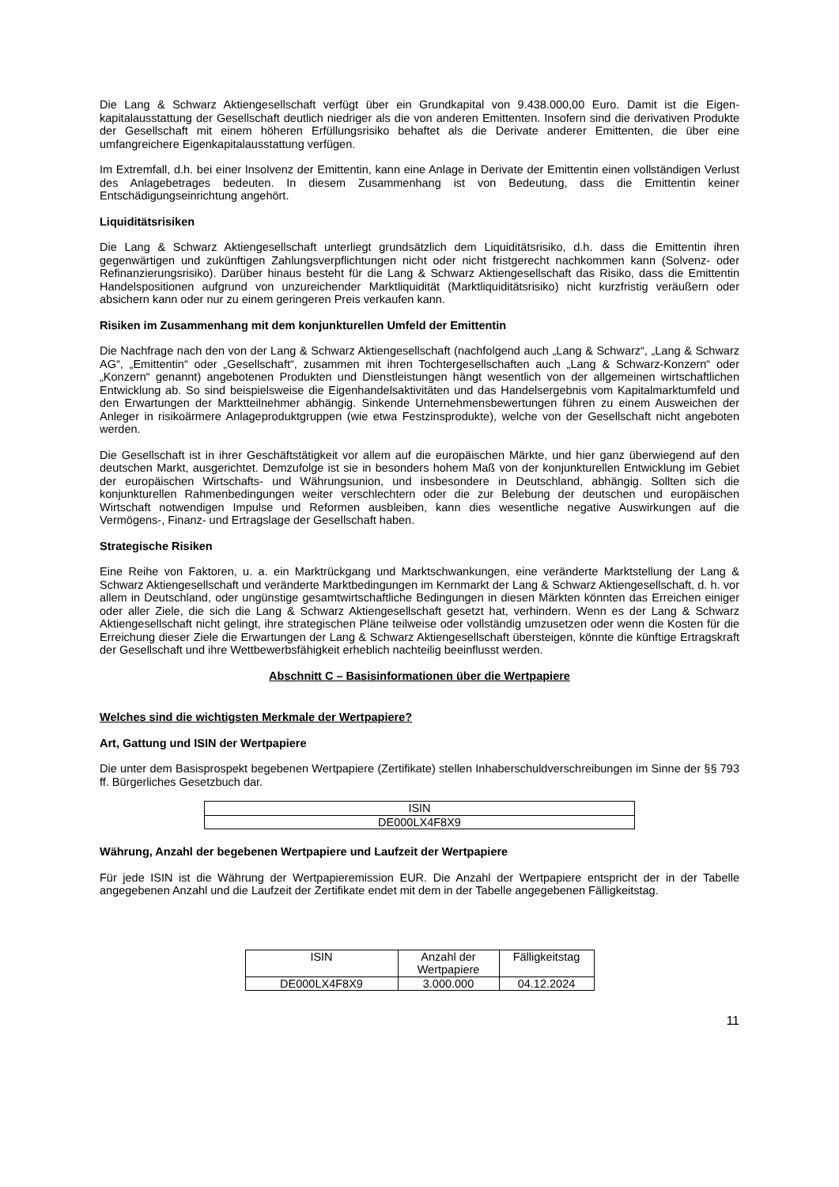Die Lang & Schwarz Aktiengesellschaft verfügt über ein Grundkapital von 9.438.000,00 Euro. Damit ist die Eigen-kapitalausstattung der Gesellschaft deutlich niedriger als die von anderen Emittenten. Insofern sind die derivativen Produkte der Gesellschaft mit einem höheren Erfüllungsrisiko behaftet als die Derivate anderer Emittenten, die über eine umfangreichere Eigenkapitalausstattung verfügen.
Im Extremfall, d.h. bei einer Insolvenz der Emittentin, kann eine Anlage in Derivate der Emittentin einen vollständigen Verlust des Anlagebetrages bedeuten. In diesem Zusammenhang ist von Bedeutung, dass die Emittentin keiner Entschädigungseinrichtung angehört.
Liquiditätsrisiken
Die Lang & Schwarz Aktiengesellschaft unterliegt grundsätzlich dem Liquiditätsrisiko, d.h. dass die Emittentin ihren gegenwärtigen und zukünftigen Zahlungsverpflichtungen nicht oder nicht fristgerecht nachkommen kann (Solvenz- oder Refinanzierungsrisiko). Darüber hinaus besteht für die Lang & Schwarz Aktiengesellschaft das Risiko, dass die Emittentin Handelspositionen aufgrund von unzureichender Marktliquidität (Marktliquiditätsrisiko) nicht kurzfristig veräußern oder absichern kann oder nur zu einem geringeren Preis verkaufen kann.
Risiken im Zusammenhang mit dem konjunkturellen Umfeld der Emittentin
Die Nachfrage nach den von der Lang & Schwarz Aktiengesellschaft (nachfolgend auch „Lang & Schwarz“, „Lang & Schwarz AG“, „Emittentin“ oder „Gesellschaft“, zusammen mit ihren Tochtergesellschaften auch „Lang & Schwarz-Konzern“ oder „Konzern“ genannt) angebotenen Produkten und Dienstleistungen hängt wesentlich von der allgemeinen wirtschaftlichen Entwicklung ab. So sind beispielsweise die Eigenhandelsaktivitäten und das Handelsergebnis vom Kapitalmarktumfeld und den Erwartungen der Marktteilnehmer abhängig. Sinkende Unternehmensbewertungen führen zu einem Ausweichen der Anleger in risikoärmere Anlageproduktgruppen (wie etwa Festzinsprodukte), welche von der Gesellschaft nicht angeboten werden.
Die Gesellschaft ist in ihrer Geschäftstätigkeit vor allem auf die europäischen Märkte, und hier ganz überwiegend auf den deutschen Markt, ausgerichtet. Demzufolge ist sie in besonders hohem Maß von der konjunkturellen Entwicklung im Gebiet der europäischen Wirtschafts- und Währungsunion, und insbesondere in Deutschland, abhängig. Sollten sich die konjunkturellen Rahmenbedingungen weiter verschlechtern oder die zur Belebung der deutschen und europäischen Wirtschaft notwendigen Impulse und Reformen ausbleiben, kann dies wesentliche negative Auswirkungen auf die Vermögens-, Finanz- und Ertragslage der Gesellschaft haben.
Strategische Risiken
Eine Reihe von Faktoren, u. a. ein Marktrückgang und Marktschwankungen, eine veränderte Marktstellung der Lang & Schwarz Aktiengesellschaft und veränderte Marktbedingungen im Kernmarkt der Lang & Schwarz Aktiengesellschaft, d. h. vor allem in Deutschland, oder ungünstige gesamtwirtschaftliche Bedingungen in diesen Märkten könnten das Erreichen einiger oder aller Ziele, die sich die Lang & Schwarz Aktiengesellschaft gesetzt hat, verhindern. Wenn es der Lang & Schwarz Aktiengesellschaft nicht gelingt, ihre strategischen Pläne teilweise oder vollständig umzusetzen oder wenn die Kosten für die Erreichung dieser Ziele die Erwartungen der Lang & Schwarz Aktiengesellschaft übersteigen, könnte die künftige Ertragskraft der Gesellschaft und ihre Wettbewerbsfähigkeit erheblich nachteilig beeinflusst werden.
Abschnitt C – Basisinformationen über die Wertpapiere
Welches sind die wichtigsten Merkmale der Wertpapiere?
Art, Gattung und ISIN der Wertpapiere
Die unter dem Basisprospekt begebenen Wertpapiere (Zertifikate) stellen Inhaberschuldverschreibungen im Sinne der §§ 793 ff. Bürgerliches Gesetzbuch dar.
| ISIN |
| DE000LX4F8X9 |
Währung, Anzahl der begebenen Wertpapiere und Laufzeit der Wertpapiere
Für jede ISIN ist die Währung der Wertpapieremission EUR. Die Anzahl der Wertpapiere entspricht der in der Tabelle angegebenen Anzahl und die Laufzeit der Zertifikate endet mit dem in der Tabelle angegebenen Fälligkeitstag.
| ISIN | Anzahl der Wertpapiere | Fälligkeitstag |
| DE000LX4F8X9 | 3.000.000 | 04.12.2024 |
11